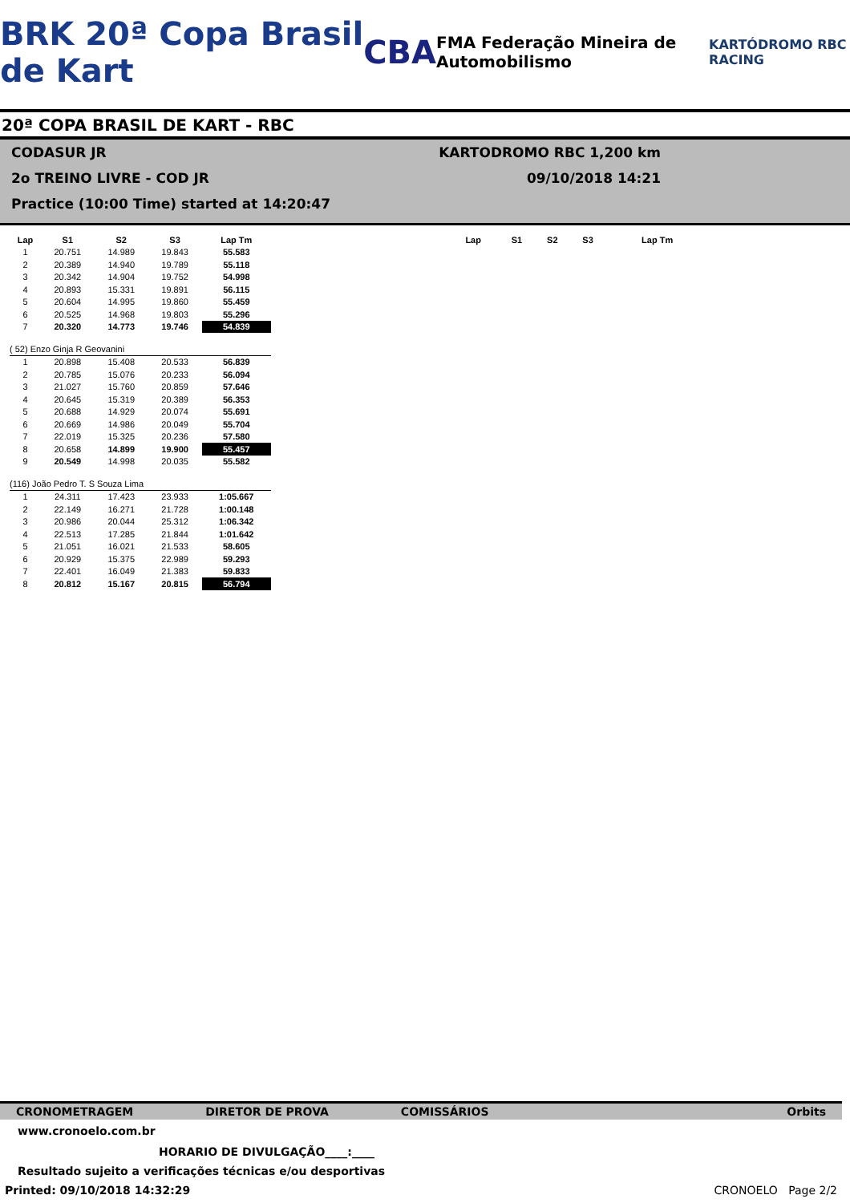BRK 20ª Copa Brasil de Kart CBA FMA Federação Mineira de Automobilismo KARTÓDROMO RBC RACING
20ª COPA BRASIL DE KART - RBC
CODASUR JR KARTODROMO RBC 1,200 km
2o TREINO LIVRE - COD JR 09/10/2018 14:21
Practice (10:00 Time) started at 14:20:47
| Lap | S1 | S2 | S3 | Lap Tm |
| --- | --- | --- | --- | --- |
| 1 | 20.751 | 14.989 | 19.843 | 55.583 |
| 2 | 20.389 | 14.940 | 19.789 | 55.118 |
| 3 | 20.342 | 14.904 | 19.752 | 54.998 |
| 4 | 20.893 | 15.331 | 19.891 | 56.115 |
| 5 | 20.604 | 14.995 | 19.860 | 55.459 |
| 6 | 20.525 | 14.968 | 19.803 | 55.296 |
| 7 | 20.320 | 14.773 | 19.746 | 54.839 |
| ( 52) Enzo Ginja R Geovanini | | | | |
| 1 | 20.898 | 15.408 | 20.533 | 56.839 |
| 2 | 20.785 | 15.076 | 20.233 | 56.094 |
| 3 | 21.027 | 15.760 | 20.859 | 57.646 |
| 4 | 20.645 | 15.319 | 20.389 | 56.353 |
| 5 | 20.688 | 14.929 | 20.074 | 55.691 |
| 6 | 20.669 | 14.986 | 20.049 | 55.704 |
| 7 | 22.019 | 15.325 | 20.236 | 57.580 |
| 8 | 20.658 | 14.899 | 19.900 | 55.457 |
| 9 | 20.549 | 14.998 | 20.035 | 55.582 |
| (116) João Pedro T. S Souza Lima | | | | |
| 1 | 24.311 | 17.423 | 23.933 | 1:05.667 |
| 2 | 22.149 | 16.271 | 21.728 | 1:00.148 |
| 3 | 20.986 | 20.044 | 25.312 | 1:06.342 |
| 4 | 22.513 | 17.285 | 21.844 | 1:01.642 |
| 5 | 21.051 | 16.021 | 21.533 | 58.605 |
| 6 | 20.929 | 15.375 | 22.989 | 59.293 |
| 7 | 22.401 | 16.049 | 21.383 | 59.833 |
| 8 | 20.812 | 15.167 | 20.815 | 56.794 |
| Lap | S1 | S2 | S3 | Lap Tm |
| --- | --- | --- | --- | --- |
CRONOMETRAGEM DIRETOR DE PROVA COMISSÁRIOS Orbits
www.cronoelo.com.br
HORARIO DE DIVULGAÇÃO____:____
Resultado sujeito a verificações técnicas e/ou desportivas
Printed: 09/10/2018 14:32:29 CRONOELO Page 2/2